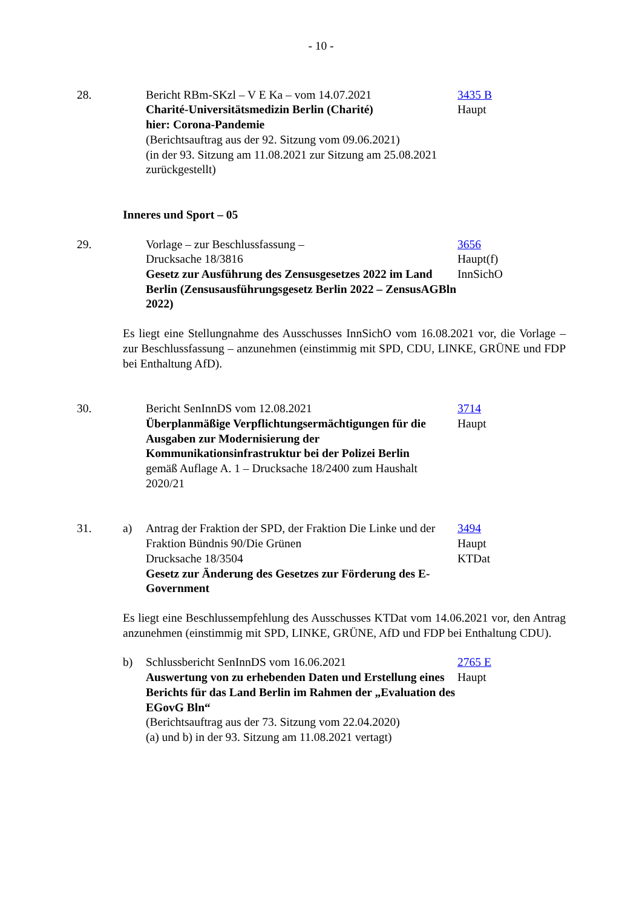- 10 -
28. Bericht RBm-SKzl – V E Ka – vom 14.07.2021
Charité-Universitätsmedizin Berlin (Charité)
hier: Corona-Pandemie
(Berichtsauftrag aus der 92. Sitzung vom 09.06.2021)
(in der 93. Sitzung am 11.08.2021 zur Sitzung am 25.08.2021 zurückgestellt)
3435 B
Haupt
Inneres und Sport – 05
29. Vorlage – zur Beschlussfassung –
Drucksache 18/3816
Gesetz zur Ausführung des Zensusgesetzes 2022 im Land Berlin (Zensusausführungsgesetz Berlin 2022 – ZensusAGBln 2022)
3656
Haupt(f)
InnSichO
Es liegt eine Stellungnahme des Ausschusses InnSichO vom 16.08.2021 vor, die Vorlage – zur Beschlussfassung – anzunehmen (einstimmig mit SPD, CDU, LINKE, GRÜNE und FDP bei Enthaltung AfD).
30. Bericht SenInnDS vom 12.08.2021
Überplanmäßige Verpflichtungsermächtigungen für die Ausgaben zur Modernisierung der Kommunikationsinfrastruktur bei der Polizei Berlin
gemäß Auflage A. 1 – Drucksache 18/2400 zum Haushalt 2020/21
3714
Haupt
31. a) Antrag der Fraktion der SPD, der Fraktion Die Linke und der Fraktion Bündnis 90/Die Grünen
Drucksache 18/3504
Gesetz zur Änderung des Gesetzes zur Förderung des E-Government
3494
Haupt
KTDat
Es liegt eine Beschlussempfehlung des Ausschusses KTDat vom 14.06.2021 vor, den Antrag anzunehmen (einstimmig mit SPD, LINKE, GRÜNE, AfD und FDP bei Enthaltung CDU).
b) Schlussbericht SenInnDS vom 16.06.2021
Auswertung von zu erhebenden Daten und Erstellung eines Berichts für das Land Berlin im Rahmen der „Evaluation des EGovG Bln“
(Berichtsauftrag aus der 73. Sitzung vom 22.04.2020)
(a) und b) in der 93. Sitzung am 11.08.2021 vertagt)
2765 E
Haupt